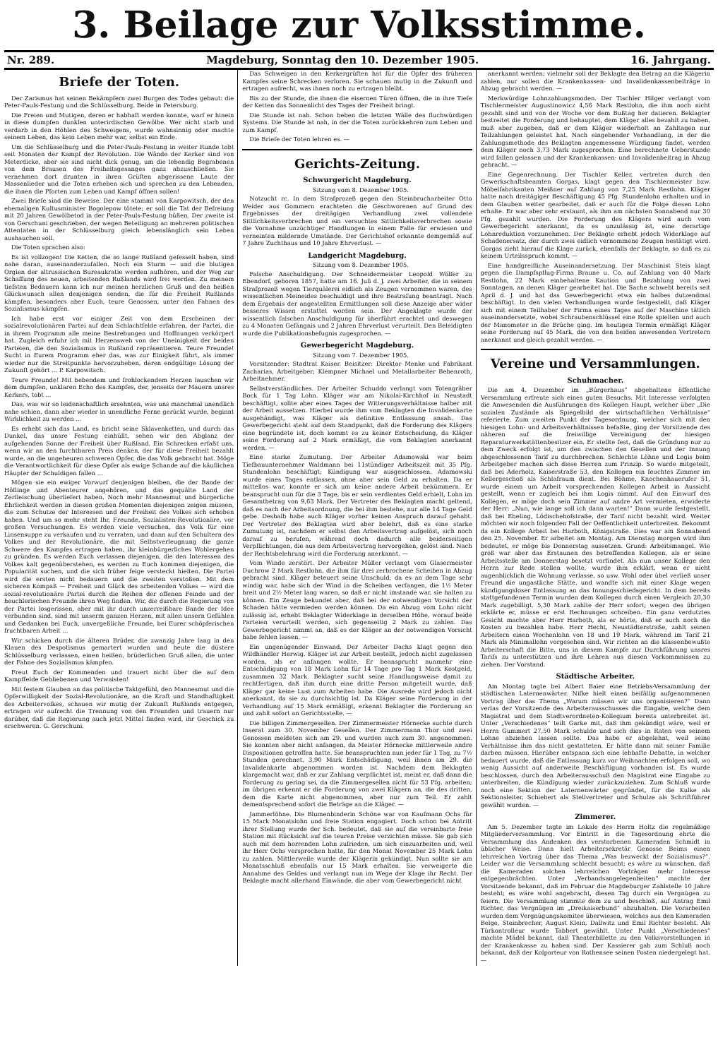3. Beilage zur Volksstimme.
Nr. 289. Magdeburg, Sonntag den 10. Dezember 1905. 16. Jahrgang.
Briefe der Toten.
Der Zarismus hat seinen Bekämpfern zwei Burgen des Todes gebaut: die Peter-Pauls-Festung und die Schlüsselburg. Beide in Petersburg.
Die Freien und Mutigen, deren er habhaft werden konnte, warf er hinein in diese dumpfen dunklen unterirdischen Gewölbe. Wer nicht starb und verdarb in den Höhlen des Schweigens, wurde wahnsinnig oder machte seinem Leben, das kein Leben mehr war, selbst ein Ende.
Um die Schlüsselburg und die Peter-Pauls-Festung in weiter Runde tobt seit Monaten der Kampf der Revolution. Die Wände der Kerker sind von Meterdicke, aber sie sind nicht dick genug, um die lebendig Begrabenen von dem Brausen des Freiheitsgesanges ganz abzuschließen. Sie vernehmen dort drunten in ihren Grüften abgerissene Laute der Massenlieder und die Toten erheben sich und sprechen zu den Lebenden, die ihnen die Pforten zum Leben und Kampf öffnen sollen!
Zwei Briefe sind die Beweise. Der eine stammt von Karpowitsch, der den ehemaligen Kultusminister Bogolepow tötete; er soll die Tat der Befreiung mit 20 Jahren Gewölbetod in der Peter-Pauls-Festung büßen. Der zweite ist von Gerschuni geschrieben, der wegen Beteiligung an mehreren politischen Attentaten in der Schlüsselburg gleich lebenslänglich sein Leben aushauchen soll.
Die Toten sprachen also:
Es ist vollzogen! Die Ketten, die so lange Rußland gefesselt haben, sind nahe daran, auseinanderzufallen. Noch ein Sturm — und die blutigen Orgien der altrussischen Bureaukratie werden aufhören, und der Weg zur Schaffung des neuen, arbeitenden Rußlands wird frei werden. Zu meinem tiefsten Bedauern kann ich nur meinen herzlichen Gruß und den heißen Glückwunsch allen denjenigen senden, die für die Freiheit Rußlands kämpfen, besonders aber Euch, teure Genossen, unter den Fahnen des Sozialismus kämpfen.
Ich habe erst vor einiger Zeit von dem Erscheinen der sozialrevolutionären Partei auf dem Schlachtfelde erfahren, der Partei, die in ihrem Programm alle meine Bestrebungen und Hoffnungen verkörpert hat. Zugleich erfuhr ich mit Herzensweh von der Uneinigkeit der beiden Parteien, die den Sozialismus in Rußland repräsentieren. Teure Freunde! Sucht in Eurem Programm eher das, was zur Einigkeit führt, als immer wieder nur die Streitpunkte hervorzuheben, deren endgültige Lösung der Zukunft gehört ... P. Karpowitsch.
Teure Freunde! Mit bebendem und frohlockendem Herzen lauschen wir dem dumpfen, unklaren Echo des Kampfes, der, jenseits der Mauern unsres Kerkers, tobt ...
Das, was wir so leidenschaftlich ersehnten, was uns manchmal unendlich nahe schien, dann aber wieder in unendliche Ferne gerückt wurde, beginnt Wirklichkeit zu werden ...
Es erhebt sich das Land, es bricht seine Sklavenketten, und durch das Dunkel, das unsre Festung einhüllt, sehen wir den Abglanz der aufgehenden Sonne der Freiheit über Rußland. Ein Schrecken erfaßt uns, wenn wir an den furchtbaren Preis denken, der für diese Freiheit bezahlt wurde, an die ungeheuren schweren Opfer, die das Volk gebracht hat. Möge die Verantwortlichkeit für diese Opfer als ewige Schande auf die käuflichen Häupter der Schuldigen fallen ...
Mögen sie ein ewiger Vorwurf denjenigen bleiben, die der Bande der Höflinge und Abenteurer angehören, und das gequälte Land der Zerfleischung überliefert haben. Noch mehr Mannesmut und bürgerliche Ehrlichkeit werden in diesen großen Momenten diejenigen zeigen müssen, die zum Schutze der Interessen und der Freiheit des Volkes sich erhoben haben. Und um so mehr steht Ihr, Freunde, Sozialisten-Revolutionäre, vor großen Versuchungen. Es werden viele versuchen, das Volk für eine Linsensuppe zu verkaufen und zu verraten, und dann auf den Schultern des Volkes und der Revolutionäre, die mit Selbstverleugnung die ganze Schwere des Kampfes ertragen haben, ihr kleinbürgerliches Wohlergehen zu gründen. Es werden Euch verlassen diejenigen, die den Interessen des Volkes kalt gegenüberstehen, es werden zu Euch kommen diejenigen, die Popularität suchen, und die sich früher feige versteckt hielten. Die Partei wird die ersten nicht bedauern und die zweiten verstoßen. Mit dem sicheren Kompaß — Freiheit und Glück des arbeitenden Volkes — wird die sozial-revolutionäre Partei durch die Reihen der offenen Feinde und der heuchlerischen Freunde ihren Weg finden. Wir, die durch die Regierung von der Partei losgerissen, aber mit ihr durch unzerreißbare Bande der Idee verbunden sind, sind mit unserm ganzen Herzen, mit allen unsern Gefühlen und Gedanken bei Euch, unvergeßliche Freunde, bei Eurer schöpferischen fruchtbaren Arbeit ...
Wir schicken durch die älteren Brüder, die zwanzig Jahre lang in den Klauen des Despotismus gemartert wurden und heute die düstere Schlüsselburg verlassen, einen heißen, brüderlichen Gruß allen, die unter der Fahne des Sozialismus kämpfen.
Freut Euch der Kommenden und trauert nicht über die auf dem Kampffelde Gebliebenen und Verwaisten!
Mit festem Glauben an das politische Taktgefühl, den Mannesmut und die Opferwilligkeit der Sozial-Revolutionäre, an die Kraft und Standhaftigkeit des Arbeitervolkes, schauen wir mutig der Zukunft Rußlands entgegen, ertragen wir aufrecht die Trennung von den Freunden und trauern nur darüber, daß die Regierung auch jetzt Mittel finden wird, ihr Geschick zu erschweren. G. Gerschuni.
Das Schweigen in den Kerkergrüften hat für die Opfer des früheren Kampfes seine Schrecken verloren. Sie schauen mutig in die Zukunft und ertragen aufrecht, was ihnen noch zu ertragen bleibt.
Bis zu der Stunde, die ihnen die eisernen Türen öffnen, die in ihre Tiefe der Ketten das Sonnenlicht des Tages der Freiheit bringt.
Die Stunde ist nah. Schon beben die letzten Wälle des fluchwürdigen Systems. Die Stunde ist nah, in der die Toten zurückkehren zum Leben und zum Kampf.
Die Briefe der Toten lehren es. —
Gerichts-Zeitung.
Schwurgericht Magdeburg.
Sitzung vom 8. Dezember 1905.
Notzucht rc. In dem Strafprozeß gegen den Steinbrucharbeiter Otto Weider aus Gommern erachteten die Geschworenen auf Grund des Ergebnisses der dreitägigen Verhandlung zwei vollendete Sittlichkeitsverbrechen und ein versuchtes Sittlichkeitsverbrechen sowie die Vornahme unzüchtiger Handlungen in einem Falle für erwiesen und verneinten mildernde Umstände. Der Gerichtshof erkannte demgemäß auf 7 Jahre Zuchthaus und 10 Jahre Ehrverlust. —
Landgericht Magdeburg.
Sitzung vom 8. Dezember 1905.
Falsche Anschuldigung. Der Schneidermeister Leopold Wölfer zu Ebendorf, geboren 1857, hatte am 16. Juli d. J. zwei Arbeiter, die in seinem Strafprozeß wegen Tierquälerei eidlich als Zeugen vernommen waren, des wissentlichen Meineides beschuldigt und ihre Bestrafung beantragt. Nach dem Ergebnis der angestellten Ermittlungen soll diese Anzeige aber wider besseres Wissen erstattet worden sein. Der Angeklagte wurde der wissentlich falschen Anschuldigung für überführt erachtet und deswegen zu 4 Monaten Gefängnis und 2 Jahren Ehrverlust verurteilt. Den Beleidigten wurde die Publikationsbefugnis zugesprochen. —
Gewerbegericht Magdeburg.
Sitzung vom 7. Dezember 1905.
Vorsitzender: Stadtrat Kaiser. Beisitzer: Direktor Menke und Fabrikant Zacharias, Arbeitgeber; Klempner Michael und Metallarbeiter Bebenroth, Arbeitnehmer.
Selbstverständliches. Der Arbeiter Schuddo verlangt vom Totengräber Bock für 1 Tag Lohn. Kläger war am Nikolai-Kirchhof in Neustadt beschäftigt, sollte aber eines Tages der Witterungsverhältnisse halber mit der Arbeit aussetzen. Hierbei wurde ihm vom Beklagten die Invalidenkarte ausgehändigt, was Kläger als definitive Entlassung ansah. Das Gewerbegericht steht auf dem Standpunkt, daß die Forderung des Klägers eine begründete ist, doch kommt es zu keiner Entscheidung, da Kläger seine Forderung auf 2 Mark ermäßigt, die vom Beklagten anerkannt werden. —
Eine starke Zumutung. Der Arbeiter Adamowski war beim Tiefbauunternehmer Waldmann bei 11stündiger Arbeitszeit mit 35 Pfg. Stundenlohn beschäftigt; Kündigung war ausgeschlossen. Adamowski wurde eines Tages entlassen, ohne aber sein Geld zu erhalten. Da er mittellos war, konnte er sich um keine andere Arbeit bekümmern. Er beansprucht nun für die 3 Tage, bis er sein verdientes Geld erhielt, Lohn im Gesamtbetrag von 9,63 Mark. Der Vertreter des Beklagten macht geltend, daß es nach der Arbeitsordnung, die bei ihm bestehe, nur alle 14 Tage Geld gebe. Deshalb habe auch Kläger vorher keinen Anspruch darauf gehabt. Der Vertreter des Beklagten wird aber belehrt, daß es eine starke Zumutung ist, nachdem er selbst den Arbeitsvertrag aufgelöst, sich noch darauf zu berufen, während doch dadurch alle beiderseitigen Verpflichtungen, die aus dem Arbeitsvertrag hervorgehen, gelöst sind. Nach der Rechtsbelehrung wird die Forderung anerkannt. —
Vom Winde zerstört. Der Arbeiter Müller verlangt vom Glasermeister Duchrow 2 Mark Restlohn, die ihm für drei zerbrochene Scheiben in Abzug gebracht sind. Kläger beteuert seine Unschuld; da es an dem Tage sehr windig war, habe sich der Wind in die Scheiben verfangen, die 1½ Meter breit und 2½ Meter lang waren, so daß er nicht imstande war, sie halten zu können. Ein Zeuge bekundet aber, daß bei der notwendigen Vorsicht der Schaden hätte vermieden werden können. Da ein Abzug vom Lohn nicht zulässig ist, erhebt Beklagter Widerklage in derselben Höhe, worauf beide Parteien verurteilt werden, sich gegenseitig 2 Mark zu zahlen. Das Gewerbegericht nimmt an, daß es der Kläger an der notwendigen Vorsicht habe fehlen lassen. —
Ein ungenügender Einwand. Der Arbeiter Dachs klagt gegen den Wildhändler Herwig. Kläger ist zur Arbeit bestellt, jedoch nicht zugelassen worden, als er anfangen wollte. Er beansprucht nunmehr eine Entschädigung von 18 Mark Lohn für 14 Tage pro Tag 1 Mark Kostgeld, zusammen 32 Mark. Beklagter sucht seine Handlungsweise damit zu rechtfertigen, daß ihm durch eine dritte Person mitgeteilt wurde, daß Kläger gar keine Lust zum Arbeiten habe. Die Ausrede wird jedoch nicht anerkannt, da sie zu durchsichtig ist. Da Kläger seine Forderung in der Verhandlung auf 15 Mark ermäßigt, erkennt Beklagter die Forderung an und zahlt sofort an Gerichtsstelle. —
Die billigen Zimmergesellen. Der Zimmermeister Hörnecke suchte durch Inserat zum 30. November Gesellen. Der Zimmermann Thor und zwei Genossen meldeten sich am 29. und wurden auch zum 30. angenommen. Sie konnten aber nicht anfangen, da Meister Hörnecke mittlerweile andre Dispositionen getroffen hatte. Sie beanspruchten nun jeder für 1 Tag, zu 7½ Stunden gerechnet, 3,90 Mark Entschädigung, weil ihnen am 29. die Invalidenkarte abgenommen worden ist. Nachdem dem Beklagten klargemacht war, daß er zur Zahlung verpflichtet ist, meint er, daß dann die Forderung zu gering sei, da die Zimmergesellen nicht für 53 Pfg. arbeiten; im übrigen erkennt er die Forderung von zwei Klägern an, die des dritten, dem die Karte nicht abgenommen, aber nur zum Teil. Er zahlt dementsprechend sofort die Beträge an die Kläger. —
Jammerlöhne. Die Blumenbinderin Schöne war von Kaufmann Ochs für 15 Mark Monatslohn und freie Station engagiert. Doch schon bei Antritt ihrer Stellung wurde der Sch. bedeutet, daß sie auf die vereinbarte freie Station mit Rücksicht auf die teuren Preise verzichten müsse. Sie gab sich auch mit dem horrenden Lohn zufrieden, um sich einzuarbeiten und, weil ihr Herr Ochs versprochen hatte, für den Monat November 25 Mark Lohn zu zahlen. Mittlerweile wurde der Klägerin gekündigt. Nun sollte sie am Monatsschluß ebenfalls nur 15 Mark erhalten. Sie verweigerte die Annahme des Geldes und verlangt nun im Wege der Klage ihr Recht. Der Beklagte macht allerhand Einwände, die aber vom Gewerbegericht nicht
anerkannt werden; vielmehr soll der Beklagte den Betrag an die Klägerin zahlen, nur sollen die Krankenkassen- und Invalidenkassenbeiträge in Abzug gebracht werden. —
Merkwürdige Lohnzahlungsmoden. Der Tischler Hilger verlangt vom Tischlermeister Augustinowicz 4,56 Mark Restlohn, die ihm noch nicht gezahlt sind und von der Woche vor dem Bußtag her datieren. Beklagter bestreitet die Forderung und behauptet, dem Kläger alles bezahlt zu haben, muß aber zugeben, daß er dem Kläger wiederholt an Zahltagen nur Teilzahlungen geleistet hat. Nach eingehender Verhandlung, in der die Zahlungsmethode des Beklagten angemessene Würdigung findet, werden dem Kläger noch 3,73 Mark zugesprochen. Eine berechnete Ueberstunde wird fallen gelassen und der Krankenkassen- und Invalidenbeitrag in Abzug gebracht. —
Eine Gegenrechnung. Der Tischler Keller, vertreten durch den Gewerkschaftsbeamten Gorgas, klagt gegen den Tischlermeister bzw. Möbelfabrikanten Meißner auf Zahlung von 7,25 Mark Restlohn. Kläger hatte nach dreitägiger Beschäftigung 45 Pfg. Stundenlohn erhalten und in dem Glauben weiter gearbeitet, daß er auch für die Folge diesen Lohn erhalte. Er war aber sehr erstaunt, als ihm am nächsten Sonnabend nur 30 Pfg. gezahlt wurden. Die Forderung des Klägers wird auch vom Gewerbegericht anerkannt, da es unzulässig ist, eine derartige Lohnreduktion vorzunehmen. Der Beklagte erhebt jedoch Widerklage auf Schadenersatz, der durch zwei eidlich vernommene Zeugen bestätigt wird. Gorgas zieht hierauf die Klage zurück, ebenfalls der Beklagte, so daß es zu keinem Urteilsspruch kommt. —
Eine handgreifliche Auseinandersetzung. Der Maschinist Steis klagt gegen die Dampfspflug-Firma Braune u. Co. auf Zahlung von 40 Mark Restlohn, 22 Mark einbehaltene Kaution und Bezahlung von zwei Sonntagen, an denen Kläger gearbeitet hat. Die Sache schwebt bereits seit April d. J. und hat das Gewerbegericht etwa ein halbes dutzendmal beschäftigt. In den vielen Verhandlungen wurde festgestellt, daß Kläger sich mit einem Teilhaber der Firma eines Tages auf der Maschine tätlich auseinandersetzte, wobei Schraubenschlüssel eine Rolle spielten und auch der Manometer in die Brüche ging. Im heutigen Termin ermäßigt Kläger seine Forderung auf 45 Mark, die von den beiden anwesenden Vertretern anerkannt und gleich gezahlt werden. —
Vereine und Versammlungen.
Schuhmacher.
Die am 4. Dezember im „Bürgerhaus“ abgehaltene öffentliche Versammlung erfreute sich eines guten Besuchs. Mit Interesse verfolgten die Anwesenden die Ausführungen des Kollegen Haupt, welcher über „Die sozialen Zustände als Spiegelbild der wirtschaftlichen Verhältnisse“ referierte. Zum zweiten Punkt der Tagesordnung, welcher sich mit den hiesigen Lohn- und Arbeitsverhältnissen befaßte, ging der Vorsitzende des näheren auf die freiwillige Vereinigung der hiesigen Reparaturwerkstättenbesitzer ein. Er stellte fest, daß die Gründung nur zu dem Zweck erfolgt ist, um den zwischen den Gesellen und der Innung abgeschlossenen Tarif zu durchbrechen. Schlechte Löhne und Logis beim Arbeitgeber machen sich diese Herren zum Prinzip. So wurde mitgeteilt, daß bei Aderholz, Kaiserstraße 53, den Kollegen ein feuchtes Zimmer im Kellergeschoß als Schlafraum dient. Bei Böhme, Knochenhauerufer 51, wurde einem um Arbeit vorsprechenden Kollegen Arbeit in Aussicht gestellt, wenn er zugleich bei ihm Logis nimmt. Auf den Einwurf des Kollegen, er möge doch sein Zimmer auf andre Art vermieten, erwiderte der Herr: „Nun, wie lange soll ich dann warten!“ Dann wurde festgestellt, daß bei Ebeling, Lödischehofstraße, der Tarif nicht bezahlt wird. Weiter möchten wir noch folgenden Fall der Oeffentlichkeit unterbreiten. Bekommt da ein Kollege Arbeit bei Harboth, Königstraße. Dies war am Sonnabend den 25. November. Er arbeitet am Montag. Am Dienstag morgen wird ihm bedeutet, er möge bis Donnerstag aussetzen. Grund: Arbeitsmangel. Wie groß war aber das Erstaunen des betreffenden Kollegen, als er seine Arbeitsstelle am Donnerstag besetzt vorfindet. Als nun unser Kollege den Herrn zur Rede stellen wollte, wurde ihm erklärt, wenn er nicht augenblicklich die Wohnung verlasse, so usw. Wohl oder übel verließ unser Freund die ungastliche Stätte, und wandte sich mit einer Klage wegen kündigungsloser Entlassung an das Innungsschiedsgericht. In dem bereits stattgefundenen Termin wurden dem Kollegen durch einen Vergleich 20,30 Mark zugebilligt. 5,30 Mark zahlte der Herr sofort; wegen des übrigen erklärte er, müsse er erst Rechnungen schreiben. Ein ganz verdutztes Gesicht machte aber Herr Harboth, als er hörte, daß er auch noch die Kosten zu bezahlen habe. Herr Hecht, Neustädterstraße, zahlt seinen Arbeitern einen Wochenlohn von 18 und 19 Mark, während im Tarif 21 Mark als Minimallohn vorgesehen sind. Wir richten an die klassenbewußte Arbeiterschaft die Bitte, uns in diesem Kampfe zur Durchführung unsres Tarifs zu unterstützen und ihre Lehren aus diesen Vorkommnissen zu ziehen. Der Vorstand.
Städtische Arbeiter.
Am Montag tagte bei Albert Baier eine Betriebs-Versammlung der städtischen Laternenwärter. Nifke hielt einen beifällig aufgenommenen Vortrag über das Thema „Warum müssen wir uns organisieren?“ Dann verlas der Vorsitzende des Arbeiterausschusses die Eingabe, welche dem Magistrat und dem Stadtverordneten-Kollegium bereits unterbreitet ist. Unter „Verschiedenes“ teilt Garke mit, daß ihm gekündigt wäre, weil er Herrn Gummert 27,50 Mark schulde und sich dies in Raten von seinem Lohne abziehen lassen sollte. Das habe er abgelehnt, weil seine Verhältnisse ihm das nicht gestatteten. Er hätte dann mit seiner Familie darben müssen. Hierüber entspann sich eine lebhafte Debatte, in welcher bedauert wurde, daß die Entlassung kurz vor Weihnachten erfolgen soll, wo wenig Aussicht auf anderweite Beschäftigung vorhanden ist. Es wurde beschlossen, durch den Arbeiterausschuß den Magistrat eine Eingabe zu unterbreiten, die Kündigung wieder zurückzuziehen. Zum Schluß wurde noch eine Sektion der Laternenwärter gegründet, für die Kulke als Sektionsleiter, Schiebert als Stellvertreter und Schulze als Schriftführer gewählt wurden. —
Zimmerer.
Am 5. Dezember tagte im Lokale des Herrn Holtz die regelmäßige Mitgliederversammlung. Vor Eintritt in die Tagesordnung ehrte die Versammlung das Andenken des verstorbenen Kameraden Schmidt in üblicher Weise. Dann hielt Arbeitersekretär Genosse Beims einen lehrreichen Vortrag über das Thema „Was bezweckt der Sozialismus?“. Leider war die Versammlung schlecht besucht; es wäre zu wünschen, daß die Kameraden solchen lehrreichen Vorträgen mehr Interesse entgegenbrächten. Unter „Verbandsangelegenheiten“ machte der Vorsitzende bekannt, daß im Februar die Magdeburger Zahlstelle 10 Jahre besteht; es wäre wohl angebracht, diesen Tag durch ein Vergnügen zu feiern. Die Versammlung stimmte dem zu und beschloß, auf Antrag Emil Richter, das Vergnügen im „Dreikaiserbund“ abzuhalten. Die Vorarbeiten wurden dem Vergnügungskomitee überwiesen, welches aus den Kameraden Belge, Steinbrecher, August Klein, Dallwitz und Emil Richter besteht. Als Türkontrolleur wurde Tabbert gewählt. Unter Punkt „Verschiedenes“ machte Mädel bekannt, daß Theaterbillette zu den Volksvorstellungen in der Krankenkasse zu haben sind. Der Kassierer gab zum Schluß noch bekannt, daß der Kolporteur von Rothensee seinen Posten niedergelegt hat. —